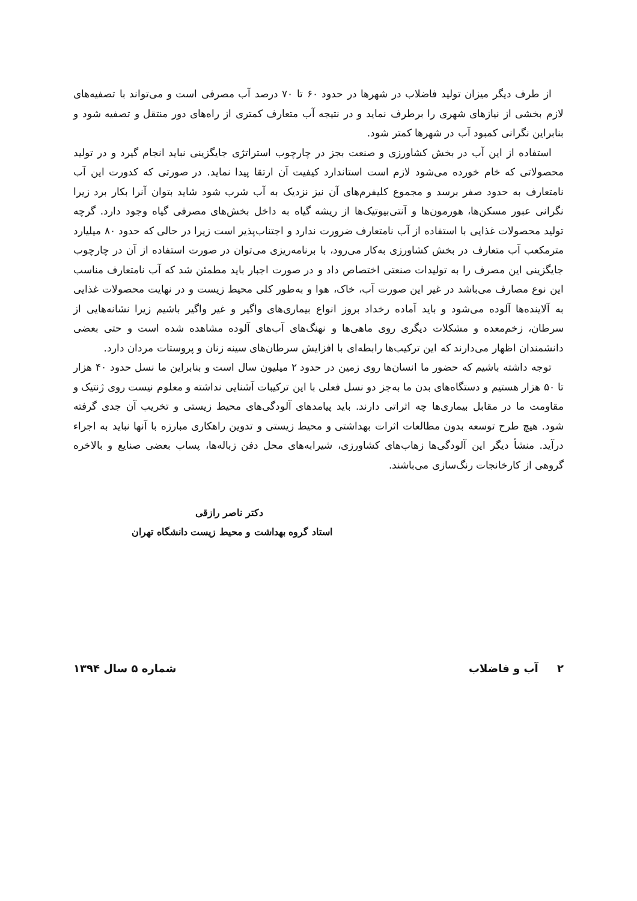از طرف دیگر میزان تولید فاضلاب در شهرها در حدود ۶۰ تا ۷۰ درصد آب مصرفی است و می‌تواند با تصفیه‌های لازم بخشی از نیازهای شهری را برطرف نماید و در نتیجه آب متعارف کمتری از راه‌های دور منتقل و تصفیه شود و بنابراین نگرانی کمبود آب در شهرها کمتر شود.
استفاده از این آب در بخش کشاورزی و صنعت بجز در چارچوب استراتژی جایگزینی نباید انجام گیرد و در تولید محصولاتی که خام خورده می‌شود لازم است استاندارد کیفیت آن ارتقا پیدا نماید. در صورتی که کدورت این آب نامتعارف به حدود صفر برسد و مجموع کلیفرم‌های آن نیز نزدیک به آب شرب شود شاید بتوان آنرا بکار برد زیرا نگرانی عبور مسکن‌ها، هورمون‌ها و آنتی‌بیوتیک‌ها از ریشه گیاه به داخل بخش‌های مصرفی گیاه وجود دارد. گرچه تولید محصولات غذایی با استفاده از آب نامتعارف ضرورت ندارد و اجتناب‌پذیر است زیرا در حالی که حدود ۸۰ میلیارد مترمکعب آب متعارف در بخش کشاورزی به‌کار می‌رود، با برنامه‌ریزی می‌توان در صورت استفاده از آن در چارچوب جایگزینی این مصرف را به تولیدات صنعتی اختصاص داد و در صورت اجبار باید مطمئن شد که آب نامتعارف مناسب این نوع مصارف می‌باشد در غیر این صورت آب، خاک، هوا و به‌طور کلی محیط زیست و در نهایت محصولات غذایی به آلاینده‌ها آلوده می‌شود و باید آماده رخداد بروز انواع بیماری‌های واگیر و غیر واگیر باشیم زیرا نشانه‌هایی از سرطان، زخم‌معده و مشکلات دیگری روی ماهی‌ها و نهنگ‌های آب‌های آلوده مشاهده شده است و حتی بعضی دانشمندان اظهار می‌دارند که این ترکیب‌ها رابطه‌ای با افزایش سرطان‌های سینه زنان و پروستات مردان دارد.
توجه داشته باشیم که حضور ما انسان‌ها روی زمین در حدود ۲ میلیون سال است و بنابراین ما نسل حدود ۴۰ هزار تا ۵۰ هزار هستیم و دستگاه‌های بدن ما به‌جز دو نسل فعلی با این ترکیبات آشنایی نداشته و معلوم نیست روی ژنتیک و مقاومت ما در مقابل بیماری‌ها چه اثراتی دارند. باید پیامدهای آلودگی‌های محیط زیستی و تخریب آن جدی گرفته شود. هیچ طرح توسعه بدون مطالعات اثرات بهداشتی و محیط زیستی و تدوین راهکاری مبارزه با آنها نباید به اجراء درآید. منشأ دیگر این آلودگی‌ها زهاب‌های کشاورزی، شیرابه‌های محل دفن زباله‌ها، پساب بعضی صنایع و بالاخره گروهی از کارخانجات رنگ‌سازی می‌باشند.
دکتر ناصر رازقی
استاد گروه بهداشت و محیط زیست دانشگاه تهران
۲ آب و فاضلاب شماره ۵ سال ۱۳۹۴